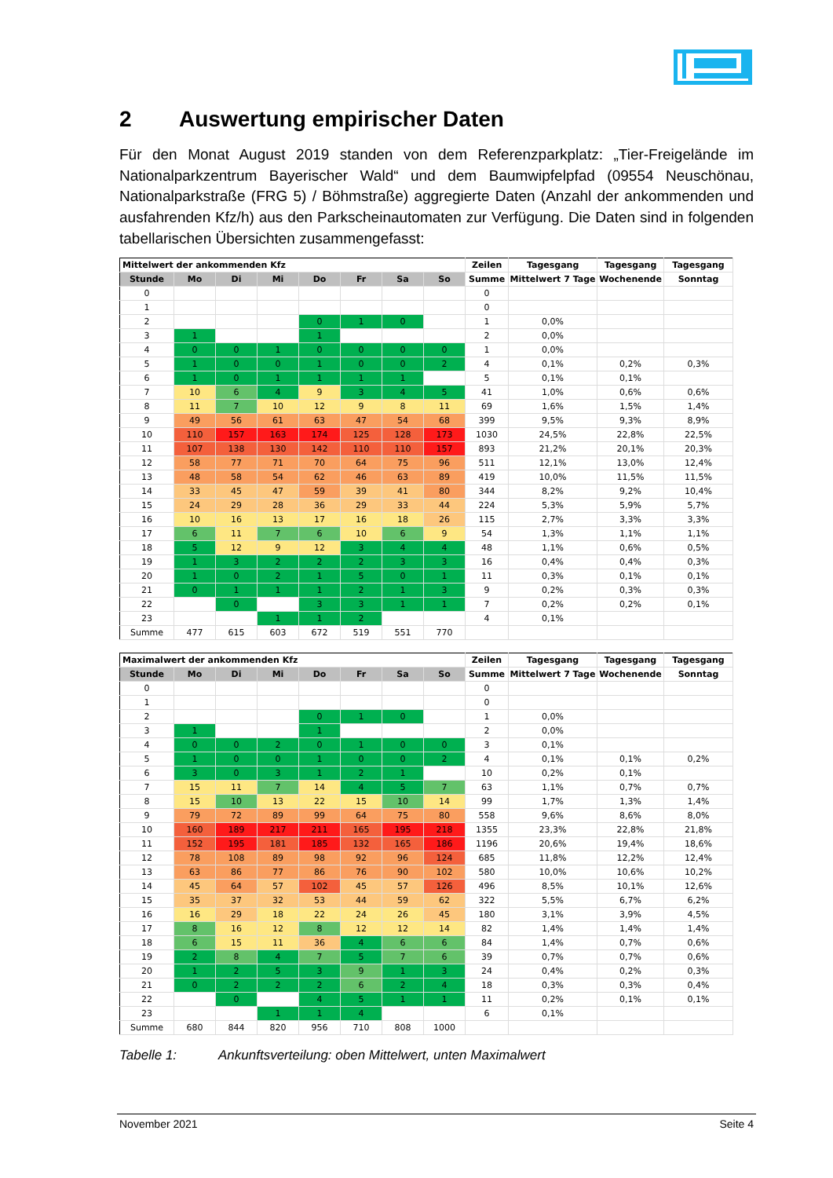2 Auswertung empirischer Daten
Für den Monat August 2019 standen von dem Referenzparkplatz: „Tier-Freigelände im Nationalparkzentrum Bayerischer Wald“ und dem Baumwipfelpfad (09554 Neuschönau, Nationalparkstraße (FRG 5) / Böhmstraße) aggregierte Daten (Anzahl der ankommenden und ausfahrenden Kfz/h) aus den Parkscheinautomaten zur Verfügung. Die Daten sind in folgenden tabellarischen Übersichten zusammengefasst:
| Mittelwert der ankommenden Kfz | | | | | | | | Zeilen | Tagesgang | Tagesgang | Tagesgang |
| --- | --- | --- | --- | --- | --- | --- | --- | --- | --- | --- | --- |
| Stunde | Mo | Di | Mi | Do | Fr | Sa | So | Summe | Mittelwert 7 Tage | Wochenende | Sonntag |
| 0 | | | | | | | | 0 | | | |
| 1 | | | | | | | | 0 | | | |
| 2 | | | | 0 | 1 | 0 | | 1 | 0,0% | | |
| 3 | 1 | | | 1 | | | | 2 | 0,0% | | |
| 4 | 0 | 0 | 1 | 0 | 0 | 0 | 0 | 1 | 0,0% | | |
| 5 | 1 | 0 | 0 | 1 | 0 | 0 | 2 | 4 | 0,1% | 0,2% | 0,3% |
| 6 | 1 | 0 | 1 | 1 | 1 | 1 | | 5 | 0,1% | 0,1% | |
| 7 | 10 | 6 | 4 | 9 | 3 | 4 | 5 | 41 | 1,0% | 0,6% | 0,6% |
| 8 | 11 | 7 | 10 | 12 | 9 | 8 | 11 | 69 | 1,6% | 1,5% | 1,4% |
| 9 | 49 | 56 | 61 | 63 | 47 | 54 | 68 | 399 | 9,5% | 9,3% | 8,9% |
| 10 | 110 | 157 | 163 | 174 | 125 | 128 | 173 | 1030 | 24,5% | 22,8% | 22,5% |
| 11 | 107 | 138 | 130 | 142 | 110 | 110 | 157 | 893 | 21,2% | 20,1% | 20,3% |
| 12 | 58 | 77 | 71 | 70 | 64 | 75 | 96 | 511 | 12,1% | 13,0% | 12,4% |
| 13 | 48 | 58 | 54 | 62 | 46 | 63 | 89 | 419 | 10,0% | 11,5% | 11,5% |
| 14 | 33 | 45 | 47 | 59 | 39 | 41 | 80 | 344 | 8,2% | 9,2% | 10,4% |
| 15 | 24 | 29 | 28 | 36 | 29 | 33 | 44 | 224 | 5,3% | 5,9% | 5,7% |
| 16 | 10 | 16 | 13 | 17 | 16 | 18 | 26 | 115 | 2,7% | 3,3% | 3,3% |
| 17 | 6 | 11 | 7 | 6 | 10 | 6 | 9 | 54 | 1,3% | 1,1% | 1,1% |
| 18 | 5 | 12 | 9 | 12 | 3 | 4 | 4 | 48 | 1,1% | 0,6% | 0,5% |
| 19 | 1 | 3 | 2 | 2 | 2 | 3 | 3 | 16 | 0,4% | 0,4% | 0,3% |
| 20 | 1 | 0 | 2 | 1 | 5 | 0 | 1 | 11 | 0,3% | 0,1% | 0,1% |
| 21 | 0 | 1 | 1 | 1 | 2 | 1 | 3 | 9 | 0,2% | 0,3% | 0,3% |
| 22 | | 0 | | 3 | 3 | 1 | 1 | 7 | 0,2% | 0,2% | 0,1% |
| 23 | | | 1 | 1 | 2 | | | 4 | 0,1% | | |
| Summe | 477 | 615 | 603 | 672 | 519 | 551 | 770 | | | | |
| Maximalwert der ankommenden Kfz | | | | | | | | Zeilen | Tagesgang | Tagesgang | Tagesgang |
| --- | --- | --- | --- | --- | --- | --- | --- | --- | --- | --- | --- |
| Stunde | Mo | Di | Mi | Do | Fr | Sa | So | Summe | Mittelwert 7 Tage | Wochenende | Sonntag |
| 0 | | | | | | | | 0 | | | |
| 1 | | | | | | | | 0 | | | |
| 2 | | | | 0 | 1 | 0 | | 1 | 0,0% | | |
| 3 | 1 | | | 1 | | | | 2 | 0,0% | | |
| 4 | 0 | 0 | 2 | 0 | 1 | 0 | 0 | 3 | 0,1% | | |
| 5 | 1 | 0 | 0 | 1 | 0 | 0 | 2 | 4 | 0,1% | 0,1% | 0,2% |
| 6 | 3 | 0 | 3 | 1 | 2 | 1 | | 10 | 0,2% | 0,1% | |
| 7 | 15 | 11 | 7 | 14 | 4 | 5 | 7 | 63 | 1,1% | 0,7% | 0,7% |
| 8 | 15 | 10 | 13 | 22 | 15 | 10 | 14 | 99 | 1,7% | 1,3% | 1,4% |
| 9 | 79 | 72 | 89 | 99 | 64 | 75 | 80 | 558 | 9,6% | 8,6% | 8,0% |
| 10 | 160 | 189 | 217 | 211 | 165 | 195 | 218 | 1355 | 23,3% | 22,8% | 21,8% |
| 11 | 152 | 195 | 181 | 185 | 132 | 165 | 186 | 1196 | 20,6% | 19,4% | 18,6% |
| 12 | 78 | 108 | 89 | 98 | 92 | 96 | 124 | 685 | 11,8% | 12,2% | 12,4% |
| 13 | 63 | 86 | 77 | 86 | 76 | 90 | 102 | 580 | 10,0% | 10,6% | 10,2% |
| 14 | 45 | 64 | 57 | 102 | 45 | 57 | 126 | 496 | 8,5% | 10,1% | 12,6% |
| 15 | 35 | 37 | 32 | 53 | 44 | 59 | 62 | 322 | 5,5% | 6,7% | 6,2% |
| 16 | 16 | 29 | 18 | 22 | 24 | 26 | 45 | 180 | 3,1% | 3,9% | 4,5% |
| 17 | 8 | 16 | 12 | 8 | 12 | 12 | 14 | 82 | 1,4% | 1,4% | 1,4% |
| 18 | 6 | 15 | 11 | 36 | 4 | 6 | 6 | 84 | 1,4% | 0,7% | 0,6% |
| 19 | 2 | 8 | 4 | 7 | 5 | 7 | 6 | 39 | 0,7% | 0,7% | 0,6% |
| 20 | 1 | 2 | 5 | 3 | 9 | 1 | 3 | 24 | 0,4% | 0,2% | 0,3% |
| 21 | 0 | 2 | 2 | 2 | 6 | 2 | 4 | 18 | 0,3% | 0,3% | 0,4% |
| 22 | | 0 | | 4 | 5 | 1 | 1 | 11 | 0,2% | 0,1% | 0,1% |
| 23 | | | 1 | 1 | 4 | | | 6 | 0,1% | | |
| Summe | 680 | 844 | 820 | 956 | 710 | 808 | 1000 | | | | |
Tabelle 1: Ankunftsverteilung: oben Mittelwert, unten Maximalwert
November 2021 Seite 4